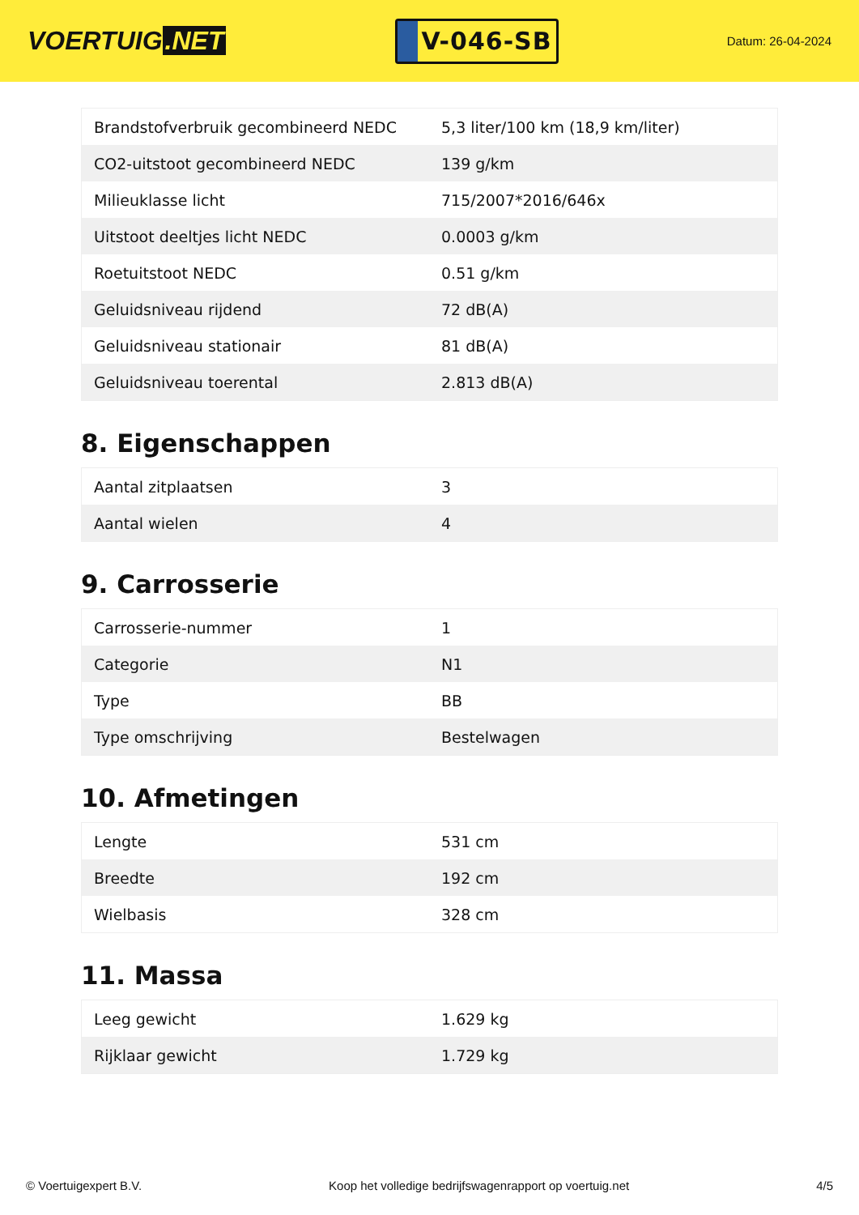VOERTUIG.NET
V-046-SB
Datum: 26-04-2024
| Brandstofverbruik gecombineerd NEDC | 5,3 liter/100 km (18,9 km/liter) |
| CO2-uitstoot gecombineerd NEDC | 139 g/km |
| Milieuklasse licht | 715/2007*2016/646x |
| Uitstoot deeltjes licht NEDC | 0.0003 g/km |
| Roetuitstoot NEDC | 0.51 g/km |
| Geluidsniveau rijdend | 72 dB(A) |
| Geluidsniveau stationair | 81 dB(A) |
| Geluidsniveau toerental | 2.813 dB(A) |
8. Eigenschappen
| Aantal zitplaatsen | 3 |
| Aantal wielen | 4 |
9. Carrosserie
| Carrosserie-nummer | 1 |
| Categorie | N1 |
| Type | BB |
| Type omschrijving | Bestelwagen |
10. Afmetingen
| Lengte | 531 cm |
| Breedte | 192 cm |
| Wielbasis | 328 cm |
11. Massa
| Leeg gewicht | 1.629 kg |
| Rijklaar gewicht | 1.729 kg |
© Voertuigexpert B.V. Koop het volledige bedrijfswagenrapport op voertuig.net 4/5